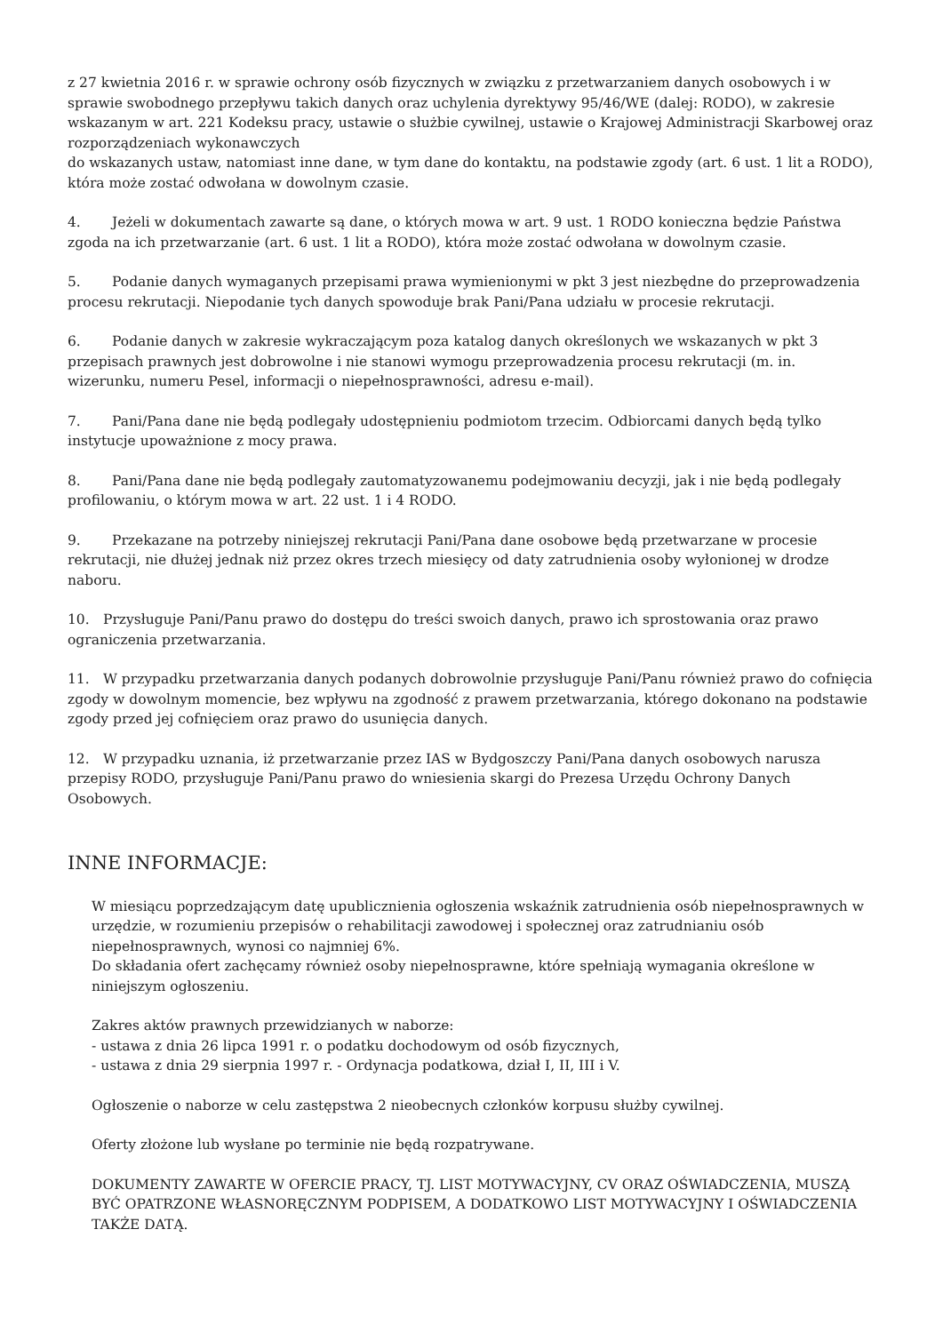z 27 kwietnia 2016 r. w sprawie ochrony osób fizycznych w związku z przetwarzaniem danych osobowych i w sprawie swobodnego przepływu takich danych oraz uchylenia dyrektywy 95/46/WE (dalej: RODO), w zakresie wskazanym w art. 221 Kodeksu pracy, ustawie o służbie cywilnej, ustawie o Krajowej Administracji Skarbowej oraz rozporządzeniach wykonawczych
do wskazanych ustaw, natomiast inne dane, w tym dane do kontaktu, na podstawie zgody (art. 6 ust. 1 lit a RODO), która może zostać odwołana w dowolnym czasie.
4. Jeżeli w dokumentach zawarte są dane, o których mowa w art. 9 ust. 1 RODO konieczna będzie Państwa zgoda na ich przetwarzanie (art. 6 ust. 1 lit a RODO), która może zostać odwołana w dowolnym czasie.
5. Podanie danych wymaganych przepisami prawa wymienionymi w pkt 3 jest niezbędne do przeprowadzenia procesu rekrutacji. Niepodanie tych danych spowoduje brak Pani/Pana udziału w procesie rekrutacji.
6. Podanie danych w zakresie wykraczającym poza katalog danych określonych we wskazanych w pkt 3 przepisach prawnych jest dobrowolne i nie stanowi wymogu przeprowadzenia procesu rekrutacji (m. in. wizerunku, numeru Pesel, informacji o niepełnosprawności, adresu e-mail).
7. Pani/Pana dane nie będą podlegały udostępnieniu podmiotom trzecim. Odbiorcami danych będą tylko instytucje upoważnione z mocy prawa.
8. Pani/Pana dane nie będą podlegały zautomatyzowanemu podejmowaniu decyzji, jak i nie będą podlegały profilowaniu, o którym mowa w art. 22 ust. 1 i 4 RODO.
9. Przekazane na potrzeby niniejszej rekrutacji Pani/Pana dane osobowe będą przetwarzane w procesie rekrutacji, nie dłużej jednak niż przez okres trzech miesięcy od daty zatrudnienia osoby wyłonionej w drodze naboru.
10. Przysługuje Pani/Panu prawo do dostępu do treści swoich danych, prawo ich sprostowania oraz prawo ograniczenia przetwarzania.
11. W przypadku przetwarzania danych podanych dobrowolnie przysługuje Pani/Panu również prawo do cofnięcia zgody w dowolnym momencie, bez wpływu na zgodność z prawem przetwarzania, którego dokonano na podstawie zgody przed jej cofnięciem oraz prawo do usunięcia danych.
12. W przypadku uznania, iż przetwarzanie przez IAS w Bydgoszczy Pani/Pana danych osobowych narusza przepisy RODO, przysługuje Pani/Panu prawo do wniesienia skargi do Prezesa Urzędu Ochrony Danych Osobowych.
INNE INFORMACJE:
W miesiącu poprzedzającym datę upublicznienia ogłoszenia wskaźnik zatrudnienia osób niepełnosprawnych w urzędzie, w rozumieniu przepisów o rehabilitacji zawodowej i społecznej oraz zatrudnianiu osób niepełnosprawnych, wynosi co najmniej 6%.
Do składania ofert zachęcamy również osoby niepełnosprawne, które spełniają wymagania określone w niniejszym ogłoszeniu.
Zakres aktów prawnych przewidzianych w naborze:
- ustawa z dnia 26 lipca 1991 r. o podatku dochodowym od osób fizycznych,
- ustawa z dnia 29 sierpnia 1997 r. - Ordynacja podatkowa, dział I, II, III i V.
Ogłoszenie o naborze w celu zastępstwa 2 nieobecnych członków korpusu służby cywilnej.
Oferty złożone lub wysłane po terminie nie będą rozpatrywane.
DOKUMENTY ZAWARTE W OFERCIE PRACY, TJ. LIST MOTYWACYJNY, CV ORAZ OŚWIADCZENIA, MUSZĄ BYĆ OPATRZONE WŁASNORĘCZNYM PODPISEM, A DODATKOWO LIST MOTYWACYJNY I OŚWIADCZENIA TAKŻE DATĄ.